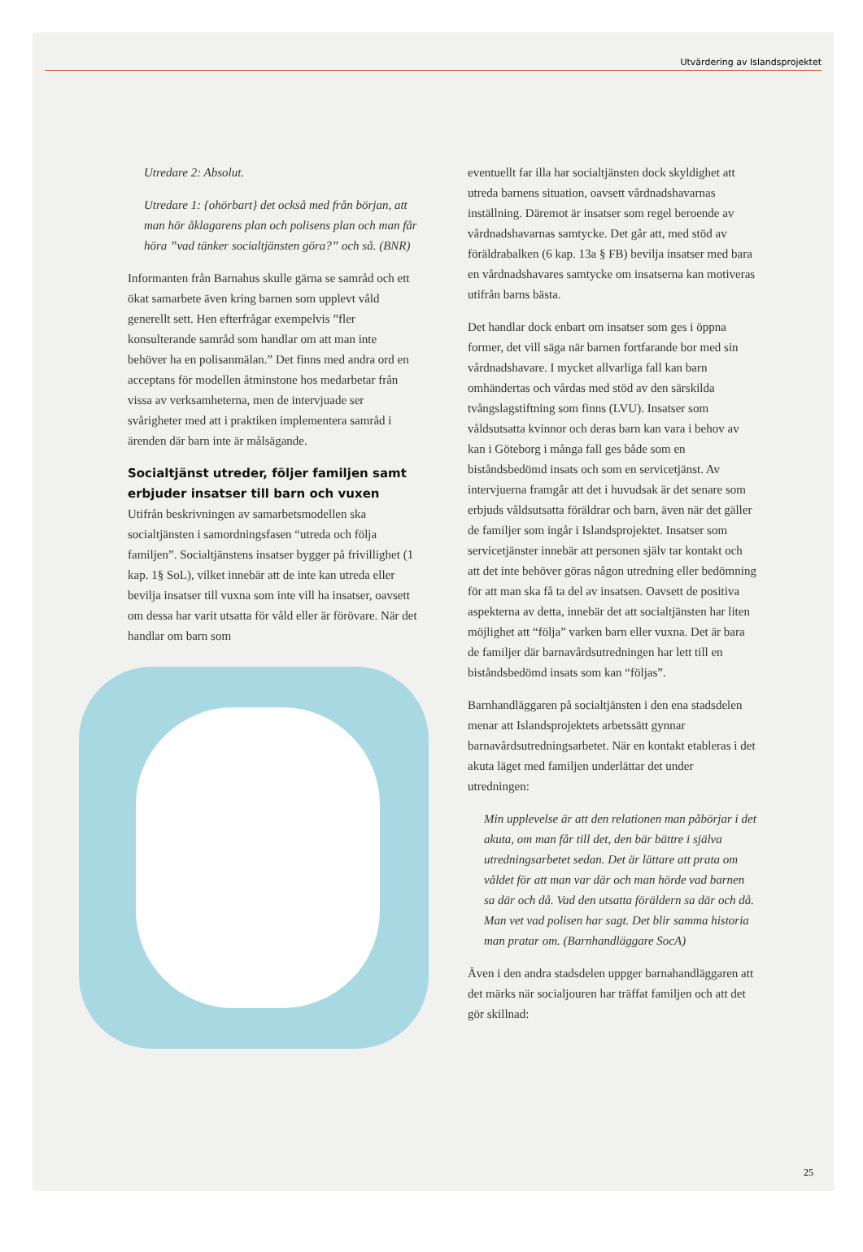Utvärdering av Islandsprojektet
Utredare 2: Absolut.
Utredare 1: {ohörbart} det också med från början, att man hör åklagarens plan och polisens plan och man får höra ”vad tänker socialtjänsten göra?” och så. (BNR)
Informanten från Barnahus skulle gärna se samråd och ett ökat samarbete även kring barnen som upplevt våld generellt sett. Hen efterfrågar exempelvis ”fler konsulterande samråd som handlar om att man inte behöver ha en polisanmälan.” Det finns med andra ord en acceptans för modellen åtminstone hos medarbetar från vissa av verksamheterna, men de intervjuade ser svårigheter med att i praktiken implementera samråd i ärenden där barn inte är målsägande.
Socialtjänst utreder, följer familjen samt erbjuder insatser till barn och vuxen
Utifrån beskrivningen av samarbetsmodellen ska socialtjänsten i samordningsfasen “utreda och följa familjen”. Socialtjänstens insatser bygger på frivillighet (1 kap. 1§ SoL), vilket innebär att de inte kan utreda eller bevilja insatser till vuxna som inte vill ha insatser, oavsett om dessa har varit utsatta för våld eller är förövare. När det handlar om barn som
eventuellt far illa har socialtjänsten dock skyldighet att utreda barnens situation, oavsett vårdnadshavarnas inställning. Däremot är insatser som regel beroende av vårdnadshavarnas samtycke. Det går att, med stöd av föräldrabalken (6 kap. 13a § FB) bevilja insatser med bara en vårdnadshavares samtycke om insatserna kan motiveras utifrån barns bästa.
Det handlar dock enbart om insatser som ges i öppna former, det vill säga när barnen fortfarande bor med sin vårdnadshavare. I mycket allvarliga fall kan barn omhändertas och vårdas med stöd av den särskilda tvångslagstiftning som finns (LVU). Insatser som våldsutsatta kvinnor och deras barn kan vara i behov av kan i Göteborg i många fall ges både som en biståndsbedömd insats och som en servicetjänst. Av intervjuerna framgår att det i huvudsak är det senare som erbjuds våldsutsatta föräldrar och barn, även när det gäller de familjer som ingår i Islandsprojektet. Insatser som servicetjänster innebär att personen själv tar kontakt och att det inte behöver göras någon utredning eller bedömning för att man ska få ta del av insatsen. Oavsett de positiva aspekterna av detta, innebär det att socialtjänsten har liten möjlighet att “följa” varken barn eller vuxna. Det är bara de familjer där barnavårdsutredningen har lett till en biståndsbedömd insats som kan “följas”.
Barnhandläggaren på socialtjänsten i den ena stadsdelen menar att Islandsprojektets arbetssätt gynnar barnavårdsutredningsarbetet. När en kontakt etableras i det akuta läget med familjen underlättar det under utredningen:
Min upplevelse är att den relationen man påbörjar i det akuta, om man får till det, den bär bättre i själva utredningsarbetet sedan. Det är lättare att prata om våldet för att man var där och man hörde vad barnen sa där och då. Vad den utsatta föräldern sa där och då. Man vet vad polisen har sagt. Det blir samma historia man pratar om. (Barnhandläggare SocA)
Även i den andra stadsdelen uppger barnahandläggaren att det märks när socialjouren har träffat familjen och att det gör skillnad:
25